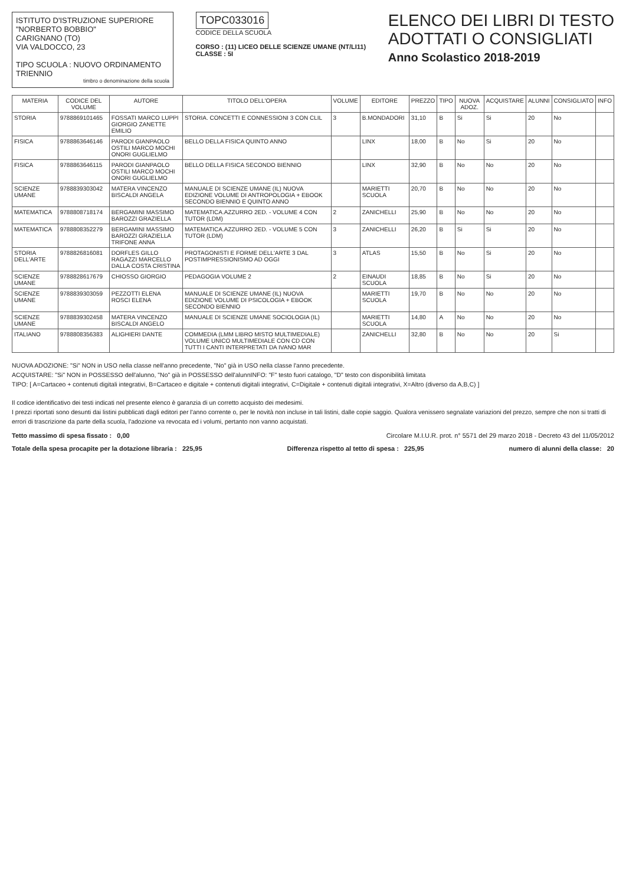ISTITUTO D'ISTRUZIONE SUPERIORE
"NORBERTO BOBBIO"
CARIGNANO (TO)
VIA VALDOCCO, 23
TIPO SCUOLA : NUOVO ORDINAMENTO TRIENNIO
timbro o denominazione della scuola
TOPC033016
CODICE DELLA SCUOLA
CORSO : (11) LICEO DELLE SCIENZE UMANE (NT/LI11)
CLASSE : 5I
ELENCO DEI LIBRI DI TESTO
ADOTTATI O CONSIGLIATI
Anno Scolastico 2018-2019
| MATERIA | CODICE DEL VOLUME | AUTORE | TITOLO DELL'OPERA | VOLUME | EDITORE | PREZZO | TIPO | NUOVA ADOZ. | ACQUISTARE | ALUNNI | CONSIGLIATO | INFO |
| --- | --- | --- | --- | --- | --- | --- | --- | --- | --- | --- | --- | --- |
| STORIA | 9788869101465 | FOSSATI MARCO LUPPI GIORGIO ZANETTE EMILIO | STORIA. CONCETTI E CONNESSIONI 3 CON CLIL | 3 | B.MONDADORI | 31,10 | B | Si | Si | 20 | No | |
| FISICA | 9788863646146 | PARODI GIANPAOLO OSTILI MARCO MOCHI ONORI GUGLIELMO | BELLO DELLA FISICA QUINTO ANNO | | LINX | 18,00 | B | No | Si | 20 | No | |
| FISICA | 9788863646115 | PARODI GIANPAOLO OSTILI MARCO MOCHI ONORI GUGLIELMO | BELLO DELLA FISICA SECONDO BIENNIO | | LINX | 32,90 | B | No | No | 20 | No | |
| SCIENZE UMANE | 9788839303042 | MATERA VINCENZO BISCALDI ANGELA | MANUALE DI SCIENZE UMANE (IL) NUOVA EDIZIONE VOLUME DI ANTROPOLOGIA + EBOOK SECONDO BIENNIO E QUINTO ANNO | | MARIETTI SCUOLA | 20,70 | B | No | No | 20 | No | |
| MATEMATICA | 9788808718174 | BERGAMINI MASSIMO BAROZZI GRAZIELLA | MATEMATICA.AZZURRO 2ED. - VOLUME 4 CON TUTOR (LDM) | 2 | ZANICHELLI | 25,90 | B | No | No | 20 | No | |
| MATEMATICA | 9788808352279 | BERGAMINI MASSIMO BAROZZI GRAZIELLA TRIFONE ANNA | MATEMATICA.AZZURRO 2ED. - VOLUME 5 CON TUTOR (LDM) | 3 | ZANICHELLI | 26,20 | B | Si | Si | 20 | No | |
| STORIA DELL'ARTE | 9788826816081 | DORFLES GILLO RAGAZZI MARCELLO DALLA COSTA CRISTINA | PROTAGONISTI E FORME DELL'ARTE 3 DAL POSTIMPRESSIONISMO AD OGGI | 3 | ATLAS | 15,50 | B | No | Si | 20 | No | |
| SCIENZE UMANE | 9788828617679 | CHIOSSO GIORGIO | PEDAGOGIA VOLUME 2 | 2 | EINAUDI SCUOLA | 18,85 | B | No | Si | 20 | No | |
| SCIENZE UMANE | 9788839303059 | PEZZOTTI ELENA ROSCI ELENA | MANUALE DI SCIENZE UMANE (IL) NUOVA EDIZIONE VOLUME DI PSICOLOGIA + EBOOK SECONDO BIENNIO | | MARIETTI SCUOLA | 19,70 | B | No | No | 20 | No | |
| SCIENZE UMANE | 9788839302458 | MATERA VINCENZO BISCALDI ANGELO | MANUALE DI SCIENZE UMANE SOCIOLOGIA (IL) | | MARIETTI SCUOLA | 14,80 | A | No | No | 20 | No | |
| ITALIANO | 9788808356383 | ALIGHIERI DANTE | COMMEDIA (LMM LIBRO MISTO MULTIMEDIALE) VOLUME UNICO MULTIMEDIALE CON CD CON TUTTI I CANTI INTERPRETATI DA IVANO MAR | | ZANICHELLI | 32,80 | B | No | No | 20 | Si | |
NUOVA ADOZIONE: "Si" NON in USO nella classe nell'anno precedente, "No" già in USO nella classe l'anno precedente.
ACQUISTARE: "Si" NON in POSSESSO dell'alunno, "No" già in POSSESSO dell'alunnINFO: "F" testo fuori catalogo, "D" testo con disponibilità limitata
TIPO: [ A=Cartaceo + contenuti digitali integrativi, B=Cartaceo e digitale + contenuti digitali integrativi, C=Digitale + contenuti digitali integrativi, X=Altro (diverso da A,B,C) ]
Il codice identificativo dei testi indicati nel presente elenco è garanzia di un corretto acquisto dei medesimi.
I prezzi riportati sono desunti dai listini pubblicati dagli editori per l'anno corrente o, per le novità non incluse in tali listini, dalle copie saggio. Qualora venissero segnalate variazioni del prezzo, sempre che non si tratti di errori di trascrizione da parte della scuola, l'adozione va revocata ed i volumi, pertanto non vanno acquistati.
Tetto massimo di spesa fissato : 0,00 Circolare M.I.U.R. prot. n° 5571 del 29 marzo 2018 - Decreto 43 del 11/05/2012
Totale della spesa procapite per la dotazione libraria : 225,95 Differenza rispetto al tetto di spesa : 225,95 numero di alunni della classe: 20